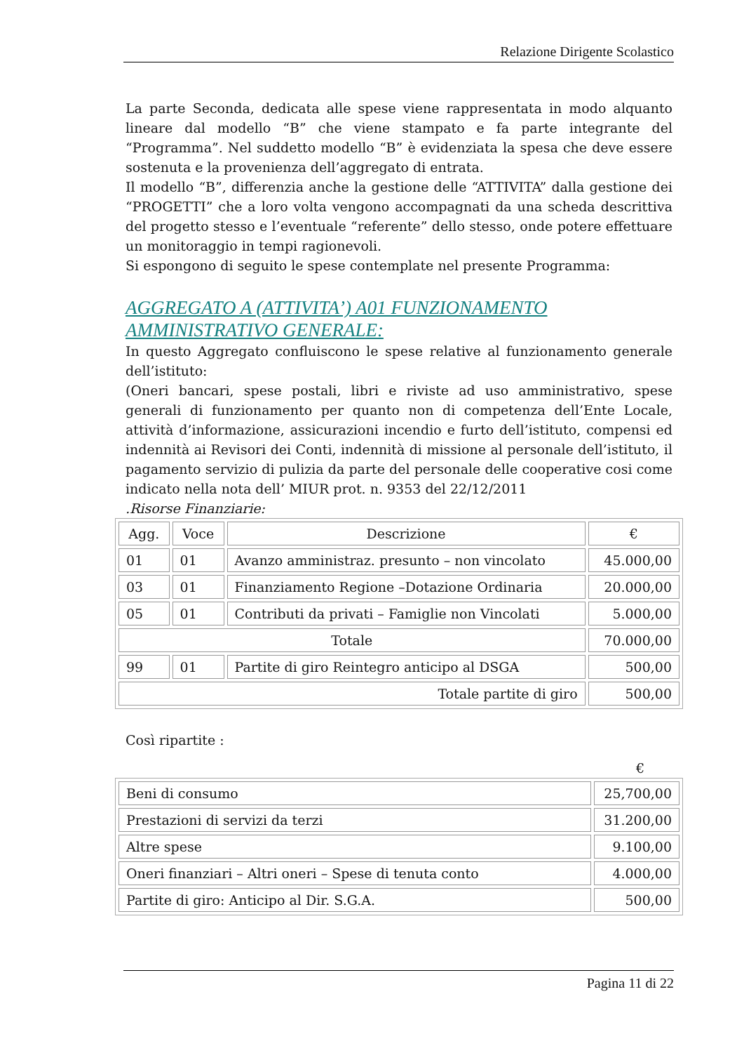Relazione Dirigente Scolastico
La parte Seconda, dedicata alle spese viene rappresentata in modo alquanto lineare dal modello “B” che viene stampato e fa parte integrante del “Programma”. Nel suddetto modello “B” è evidenziata la spesa che deve essere sostenuta e la provenienza dell’aggregato di entrata.
Il modello “B”, differenzia anche la gestione delle “ATTIVITA” dalla gestione dei “PROGETTI” che a loro volta vengono accompagnati da una scheda descrittiva del progetto stesso e l’eventuale “referente” dello stesso, onde potere effettuare un monitoraggio in tempi ragionevoli.
Si espongono di seguito le spese contemplate nel presente Programma:
AGGREGATO A (ATTIVITA’) A01 FUNZIONAMENTO AMMINISTRATIVO GENERALE:
In questo Aggregato confluiscono le spese relative al funzionamento generale dell’istituto:
(Oneri bancari, spese postali, libri e riviste ad uso amministrativo, spese generali di funzionamento per quanto non di competenza dell’Ente Locale, attività d’informazione, assicurazioni incendio e furto dell’istituto, compensi ed indennità ai Revisori dei Conti, indennità di missione al personale dell’istituto, il pagamento servizio di pulizia da parte del personale delle cooperative cosi come indicato nella nota dell’ MIUR prot. n. 9353 del 22/12/2011
.Risorse Finanziarie:
| Agg. | Voce | Descrizione | € |
| --- | --- | --- | --- |
| 01 | 01 | Avanzo amministraz. presunto – non vincolato | 45.000,00 |
| 03 | 01 | Finanziamento Regione –Dotazione Ordinaria | 20.000,00 |
| 05 | 01 | Contributi da privati – Famiglie non Vincolati | 5.000,00 |
| Totale | | | 70.000,00 |
| 99 | 01 | Partite di giro Reintegro anticipo al DSGA | 500,00 |
| Totale partite di giro | | | 500,00 |
Così ripartite :
€
| Beni di consumo | 25,700,00 |
| Prestazioni di servizi da terzi | 31.200,00 |
| Altre spese | 9.100,00 |
| Oneri finanziari – Altri oneri – Spese di tenuta conto | 4.000,00 |
| Partite di giro: Anticipo al Dir. S.G.A. | 500,00 |
Pagina 11 di 22